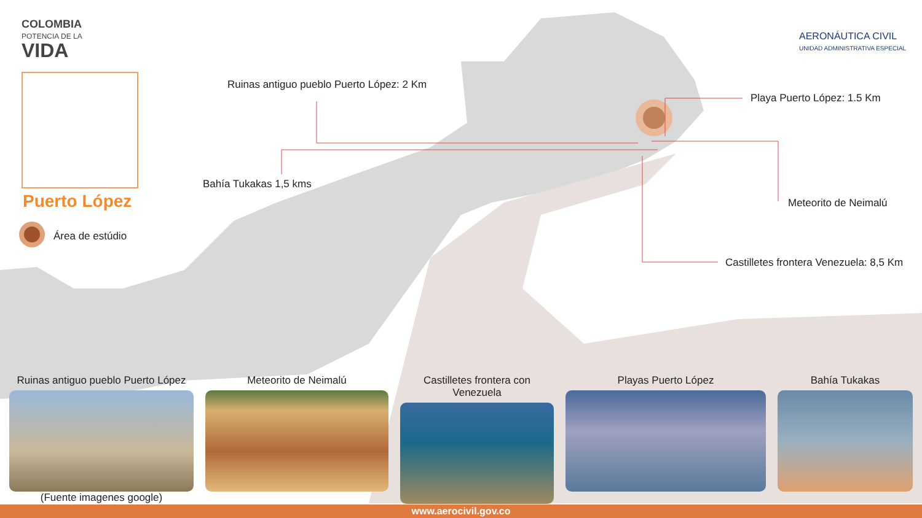COLOMBIA
POTENCIA DE LA
VIDA
AERONÁUTICA CIVIL
UNIDAD ADMINISTRATIVA ESPECIAL
Puerto López
Área de estúdio
Ruinas antiguo pueblo Puerto López: 2 Km
Bahía Tukakas 1,5 kms
Playa Puerto López: 1.5 Km
Meteorito de Neimalú
Castilletes frontera Venezuela: 8,5 Km
Ruinas antiguo pueblo Puerto López
(Fuente imagenes google)
Meteorito de Neimalú Castilletes frontera con Venezuela
Playas Puerto López Bahía Tukakas
www.aerocivil.gov.co